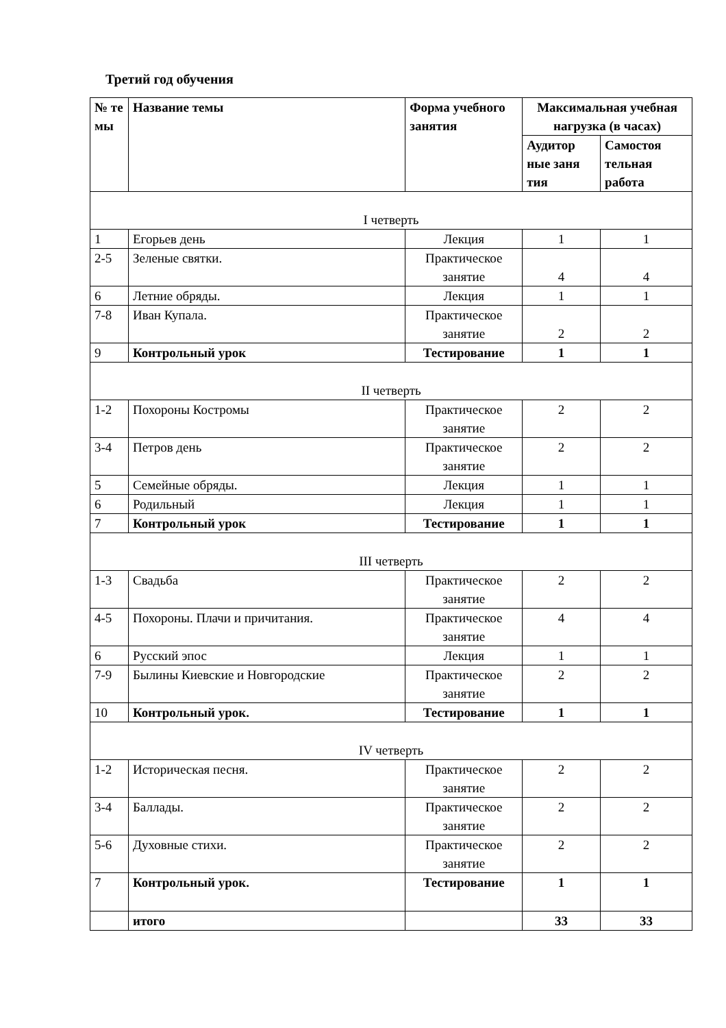Третий год обучения
| № те мы | Название темы | Форма учебного занятия | Максимальная учебная нагрузка (в часах) | |
| --- | --- | --- | --- | --- |
| | | | Аудитор ные заня тия | Самостоя тельная работа |
| I четверть | | | | |
| 1 | Егорьев день | Лекция | 1 | 1 |
| 2-5 | Зеленые святки. | Практическое занятие | 4 | 4 |
| 6 | Летние обряды. | Лекция | 1 | 1 |
| 7-8 | Иван Купала. | Практическое занятие | 2 | 2 |
| 9 | Контрольный урок | Тестирование | 1 | 1 |
| II четверть | | | | |
| 1-2 | Похороны Костромы | Практическое занятие | 2 | 2 |
| 3-4 | Петров день | Практическое занятие | 2 | 2 |
| 5 | Семейные обряды. | Лекция | 1 | 1 |
| 6 | Родильный | Лекция | 1 | 1 |
| 7 | Контрольный урок | Тестирование | 1 | 1 |
| III четверть | | | | |
| 1-3 | Свадьба | Практическое занятие | 2 | 2 |
| 4-5 | Похороны. Плачи и причитания. | Практическое занятие | 4 | 4 |
| 6 | Русский эпос | Лекция | 1 | 1 |
| 7-9 | Былины Киевские и Новгородские | Практическое занятие | 2 | 2 |
| 10 | Контрольный урок. | Тестирование | 1 | 1 |
| IV четверть | | | | |
| 1-2 | Историческая песня. | Практическое занятие | 2 | 2 |
| 3-4 | Баллады. | Практическое занятие | 2 | 2 |
| 5-6 | Духовные стихи. | Практическое занятие | 2 | 2 |
| 7 | Контрольный урок. | Тестирование | 1 | 1 |
| | итого | | 33 | 33 |